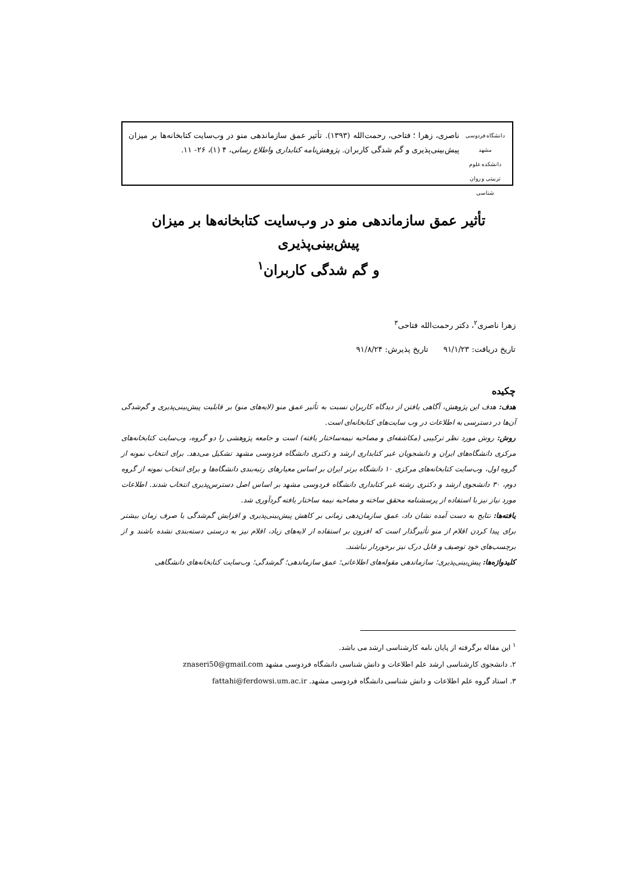دانشگاه فردوسی مشهد
دانشکده علوم تربیتی و روان شناسی
ناصری، زهرا ؛ فتاحی، رحمت‌الله (۱۳۹۳). تأثیر عمق سازماندهی منو در وب‌سایت کتابخانه‌ها بر میزان پیش‌بینی‌پذیری و گم شدگی کاربران. پژوهش‌نامه کتابداری واطلاع رسانی، ۴ (۱)، ۲۶- ۱۱.
تأثیر عمق سازماندهی منو در وب‌سایت کتابخانه‌ها بر میزان پیش‌بینی‌پذیری
و گم شدگی کاربران<sup>۱</sup>
زهرا ناصری<sup>۲</sup>، دکتر رحمت‌الله فتاحی<sup>۳</sup>
تاریخ دریافت: ۹۱/۱/۲۳ تاریخ پذیرش: ۹۱/۸/۲۴
چکیده
هدف: هدف این پژوهش، آگاهی یافتن از دیدگاه کاربران نسبت به تأثیر عمق منو (لایه‌های منو) بر قابلیت پیش‌بینی‌پذیری و گم‌شدگی آن‌ها در دسترسی به اطلاعات در وب سایت‌های کتابخانه‌ای است.
روش: روش مورد نظر ترکیبی (مکاشفه‌ای و مصاحبه نیمه‌ساختار یافته) است و جامعه پژوهشی را دو گروه، وب‌سایت کتابخانه‌های مرکزی دانشگاه‌های ایران و دانشجویان غیر کتابداری ارشد و دکتری دانشگاه فردوسی مشهد تشکیل می‌دهد. برای انتخاب نمونه از گروه اول، وب‌سایت کتابخانه‌های مرکزی ۱۰ دانشگاه برتر ایران بر اساس معیارهای رتبه‌بندی دانشگاه‌ها و برای انتخاب نمونه از گروه دوم، ۳۰ دانشجوی ارشد و دکتری رشته غیر کتابداری دانشگاه فردوسی مشهد بر اساس اصل دسترس‌پذیری انتخاب شدند. اطلاعات مورد نیاز نیز با استفاده از پرسشنامه محقق ساخته و مصاحبه نیمه ساختار یافته گردآوری شد.
یافته‌ها: نتایج به دست آمده نشان داد، عمق سازمان‌دهی زمانی بر کاهش پیش‌بینی‌پذیری و افزایش گم‌شدگی یا صرف زمان بیشتر برای پیدا کردن اقلام از منو تأثیرگذار است که افزون بر استفاده از لایه‌های زیاد، اقلام نیز به درستی دسته‌بندی نشده باشند و از برچسب‌های خود توصیف و قابل درک نیز برخوردار نباشند.
کلیدواژه‌ها: پیش‌بینی‌پذیری؛ سازماندهی مقوله‌های اطلاعاتی؛ عمق سازماندهی؛ گم‌شدگی؛ وب‌سایت کتابخانه‌های دانشگاهی
<sup>۱</sup> این مقاله برگرفته از پایان نامه کارشناسی ارشد می باشد.
۲. دانشجوی کارشناسی ارشد علم اطلاعات و دانش شناسی دانشگاه فردوسی مشهد znaseri50@gmail.com
۳. استاد گروه علم اطلاعات و دانش شناسی دانشگاه فردوسی مشهد. fattahi@ferdowsi.um.ac.ir